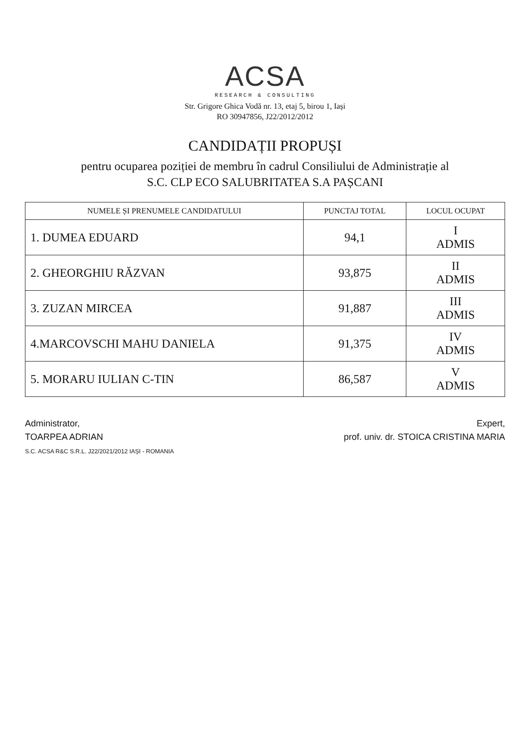ACSA
RESEARCH & CONSULTING
Str. Grigore Ghica Vodă nr. 13, etaj 5, birou 1, Iași
RO 30947856, J22/2012/2012
CANDIDAȚII PROPUȘI
pentru ocuparea poziției de membru în cadrul Consiliului de Administrație al
S.C. CLP ECO SALUBRITATEA S.A PAȘCANI
| NUMELE ȘI PRENUMELE CANDIDATULUI | PUNCTAJ TOTAL | LOCUL OCUPAT |
| --- | --- | --- |
| 1. DUMEA EDUARD | 94,1 | I ADMIS |
| 2. GHEORGHIU RĂZVAN | 93,875 | II ADMIS |
| 3. ZUZAN MIRCEA | 91,887 | III ADMIS |
| 4.MARCOVSCHI MAHU DANIELA | 91,375 | IV ADMIS |
| 5. MORARU IULIAN C-TIN | 86,587 | V ADMIS |
Administrator,
TOARPEA ADRIAN
S.C. ACSA R&C S.R.L. J22/2021/2012 IAȘI - ROMANIA
Expert,
prof. univ. dr. STOICA CRISTINA MARIA